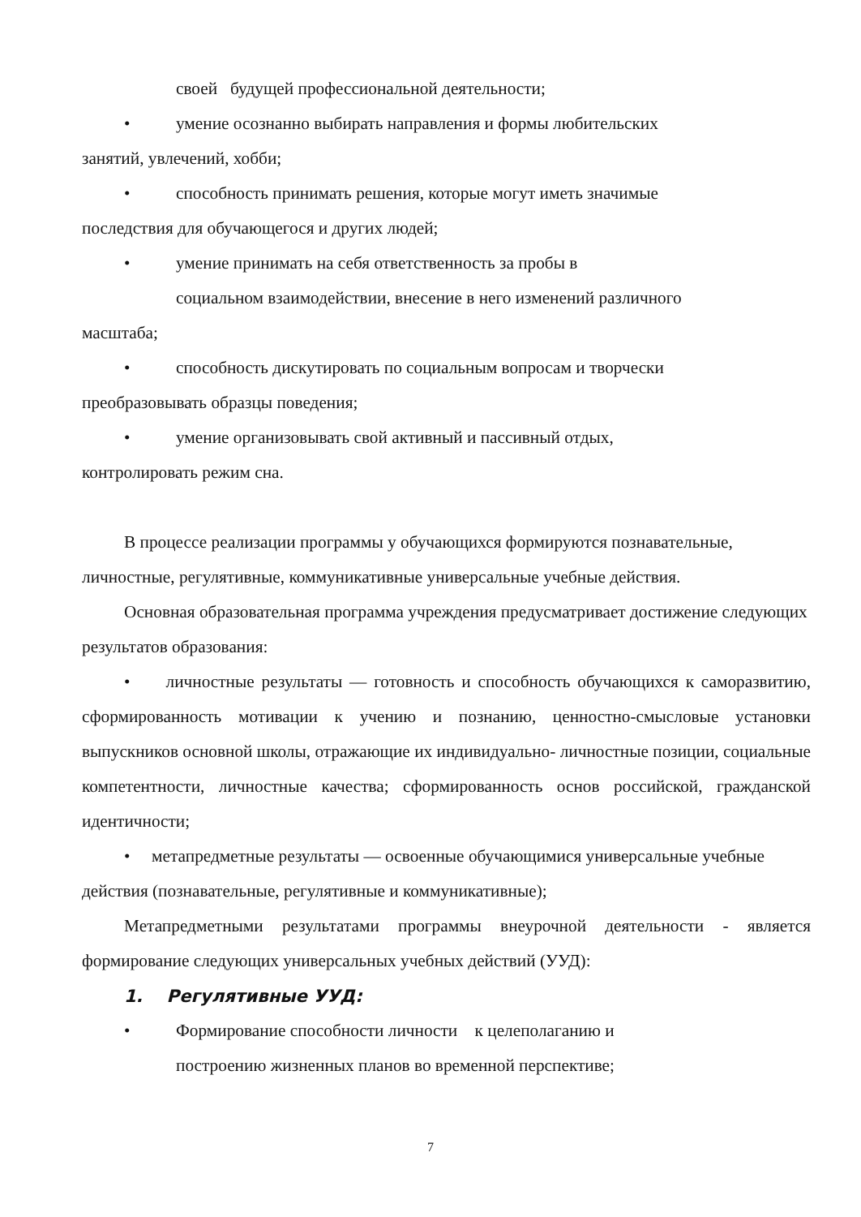своей будущей профессиональной деятельности;
• умение осознанно выбирать направления и формы любительских
занятий, увлечений, хобби;
• способность принимать решения, которые могут иметь значимые
последствия для обучающегося и других людей;
• умение принимать на себя ответственность за пробы в
социальном взаимодействии, внесение в него изменений различного
масштаба;
• способность дискутировать по социальным вопросам и творчески
преобразовывать образцы поведения;
• умение организовывать свой активный и пассивный отдых,
контролировать режим сна.
В процессе реализации программы у обучающихся формируются познавательные, личностные, регулятивные, коммуникативные универсальные учебные действия.
Основная образовательная программа учреждения предусматривает достижение следующих результатов образования:
• личностные результаты — готовность и способность обучающихся к саморазвитию, сформированность мотивации к учению и познанию, ценностно-смысловые установки выпускников основной школы, отражающие их индивидуально- личностные позиции, социальные компетентности, личностные качества; сформированность основ российской, гражданской идентичности;
• метапредметные результаты — освоенные обучающимися универсальные учебные действия (познавательные, регулятивные и коммуникативные);
Метапредметными результатами программы внеурочной деятельности - является формирование следующих универсальных учебных действий (УУД):
1. Регулятивные УУД:
• Формирование способности личности к целеполаганию и
построению жизненных планов во временной перспективе;
7